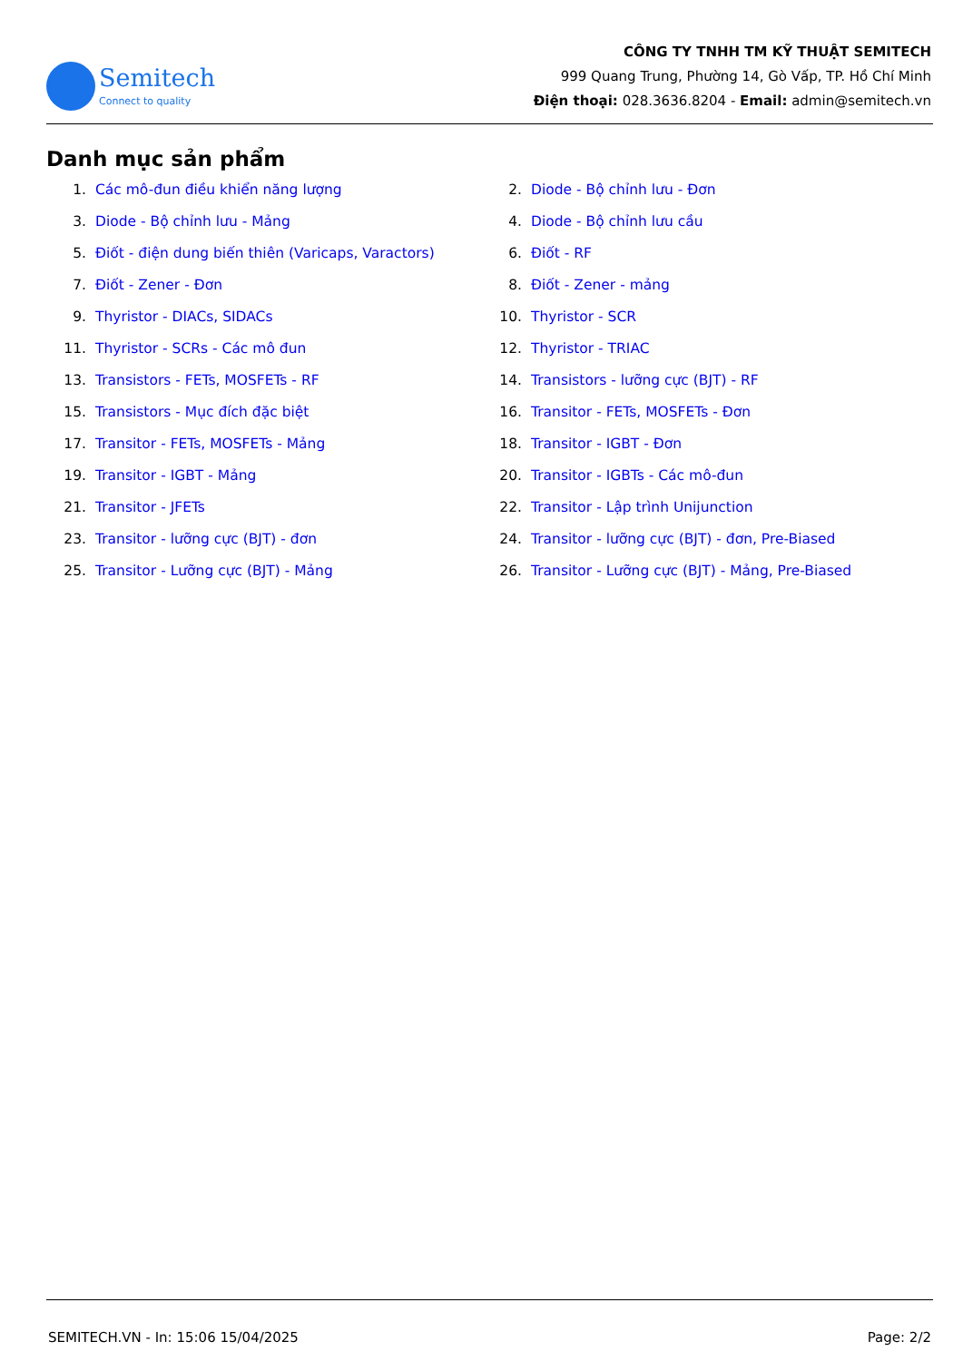Semitech
Connect to quality
CÔNG TY TNHH TM KỸ THUẬT SEMITECH
999 Quang Trung, Phường 14, Gò Vấp, TP. Hồ Chí Minh
Điện thoại: 028.3636.8204 - Email: admin@semitech.vn
Danh mục sản phẩm
1. Các mô-đun điều khiển năng lượng
2. Diode - Bộ chỉnh lưu - Đơn
3. Diode - Bộ chỉnh lưu - Mảng
4. Diode - Bộ chỉnh lưu cầu
5. Điốt - điện dung biến thiên (Varicaps, Varactors)
6. Điốt - RF
7. Điốt - Zener - Đơn
8. Điốt - Zener - mảng
9. Thyristor - DIACs, SIDACs
10. Thyristor - SCR
11. Thyristor - SCRs - Các mô đun
12. Thyristor - TRIAC
13. Transistors - FETs, MOSFETs - RF
14. Transistors - lưỡng cực (BJT) - RF
15. Transistors - Mục đích đặc biệt
16. Transitor - FETs, MOSFETs - Đơn
17. Transitor - FETs, MOSFETs - Mảng
18. Transitor - IGBT - Đơn
19. Transitor - IGBT - Mảng
20. Transitor - IGBTs - Các mô-đun
21. Transitor - JFETs
22. Transitor - Lập trình Unijunction
23. Transitor - lưỡng cực (BJT) - đơn
24. Transitor - lưỡng cực (BJT) - đơn, Pre-Biased
25. Transitor - Lưỡng cực (BJT) - Mảng
26. Transitor - Lưỡng cực (BJT) - Mảng, Pre-Biased
SEMITECH.VN - In: 15:06 15/04/2025 Page: 2/2